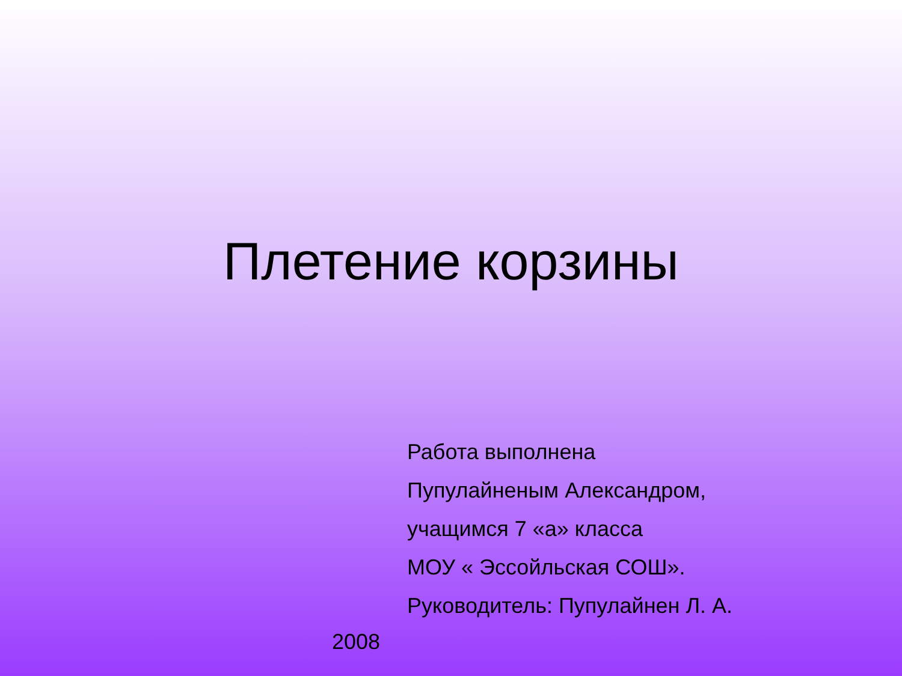Плетение корзины
Работа выполнена
Пупулайненым Александром,
учащимся 7 «а» класса
МОУ « Эссойльская СОШ».
Руководитель: Пупулайнен Л. А.
2008